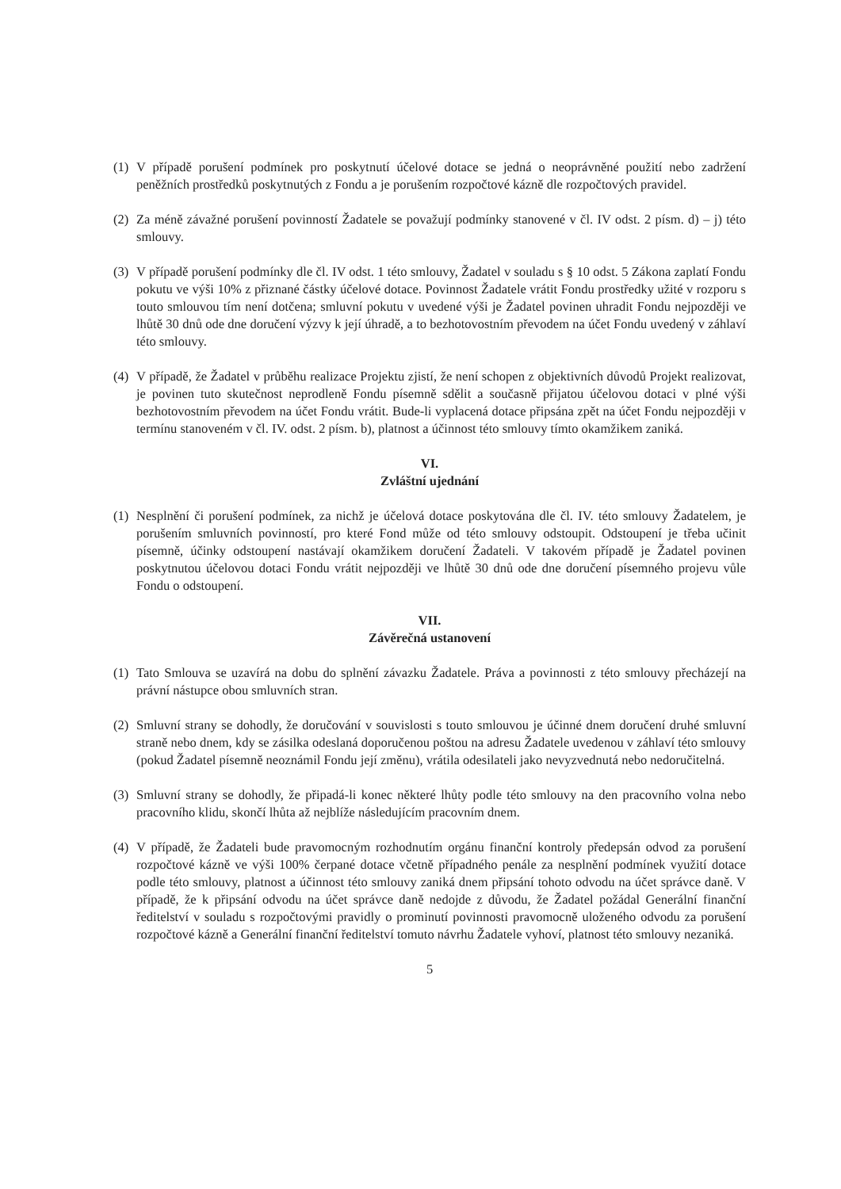(1)
V případě porušení podmínek pro poskytnutí účelové dotace se jedná o neoprávněné použití nebo zadržení peněžních prostředků poskytnutých z Fondu a je porušením rozpočtové kázně dle rozpočtových pravidel.
(2)
Za méně závažné porušení povinností Žadatele se považují podmínky stanovené v čl. IV odst. 2 písm. d) – j) této smlouvy.
(3)
V případě porušení podmínky dle čl. IV odst. 1 této smlouvy, Žadatel v souladu s § 10 odst. 5 Zákona zaplatí Fondu pokutu ve výši 10% z přiznané částky účelové dotace. Povinnost Žadatele vrátit Fondu prostředky užité v rozporu s touto smlouvou tím není dotčena; smluvní pokutu v uvedené výši je Žadatel povinen uhradit Fondu nejpozději ve lhůtě 30 dnů ode dne doručení výzvy k její úhradě, a to bezhotovostním převodem na účet Fondu uvedený v záhlaví této smlouvy.
(4)
V případě, že Žadatel v průběhu realizace Projektu zjistí, že není schopen z objektivních důvodů Projekt realizovat, je povinen tuto skutečnost neprodleně Fondu písemně sdělit a současně přijatou účelovou dotaci v plné výši bezhotovostním převodem na účet Fondu vrátit. Bude-li vyplacená dotace připsána zpět na účet Fondu nejpozději v termínu stanoveném v čl. IV. odst. 2 písm. b), platnost a účinnost této smlouvy tímto okamžikem zaniká.
VI.
Zvláštní ujednání
(1)
Nesplnění či porušení podmínek, za nichž je účelová dotace poskytována dle čl. IV. této smlouvy Žadatelem, je porušením smluvních povinností, pro které Fond může od této smlouvy odstoupit. Odstoupení je třeba učinit písemně, účinky odstoupení nastávají okamžikem doručení Žadateli. V takovém případě je Žadatel povinen poskytnutou účelovou dotaci Fondu vrátit nejpozději ve lhůtě 30 dnů ode dne doručení písemného projevu vůle Fondu o odstoupení.
VII.
Závěrečná ustanovení
(1)
Tato Smlouva se uzavírá na dobu do splnění závazku Žadatele. Práva a povinnosti z této smlouvy přecházejí na právní nástupce obou smluvních stran.
(2)
Smluvní strany se dohodly, že doručování v souvislosti s touto smlouvou je účinné dnem doručení druhé smluvní straně nebo dnem, kdy se zásilka odeslaná doporučenou poštou na adresu Žadatele uvedenou v záhlaví této smlouvy (pokud Žadatel písemně neoznámil Fondu její změnu), vrátila odesilateli jako nevyzvednutá nebo nedoručitelná.
(3)
Smluvní strany se dohodly, že připadá-li konec některé lhůty podle této smlouvy na den pracovního volna nebo pracovního klidu, skončí lhůta až nejblíže následujícím pracovním dnem.
(4)
V případě, že Žadateli bude pravomocným rozhodnutím orgánu finanční kontroly předepsán odvod za porušení rozpočtové kázně ve výši 100% čerpané dotace včetně případného penále za nesplnění podmínek využití dotace podle této smlouvy, platnost a účinnost této smlouvy zaniká dnem připsání tohoto odvodu na účet správce daně. V případě, že k připsání odvodu na účet správce daně nedojde z důvodu, že Žadatel požádal Generální finanční ředitelství v souladu s rozpočtovými pravidly o prominutí povinnosti pravomocně uloženého odvodu za porušení rozpočtové kázně a Generální finanční ředitelství tomuto návrhu Žadatele vyhoví, platnost této smlouvy nezaniká.
5